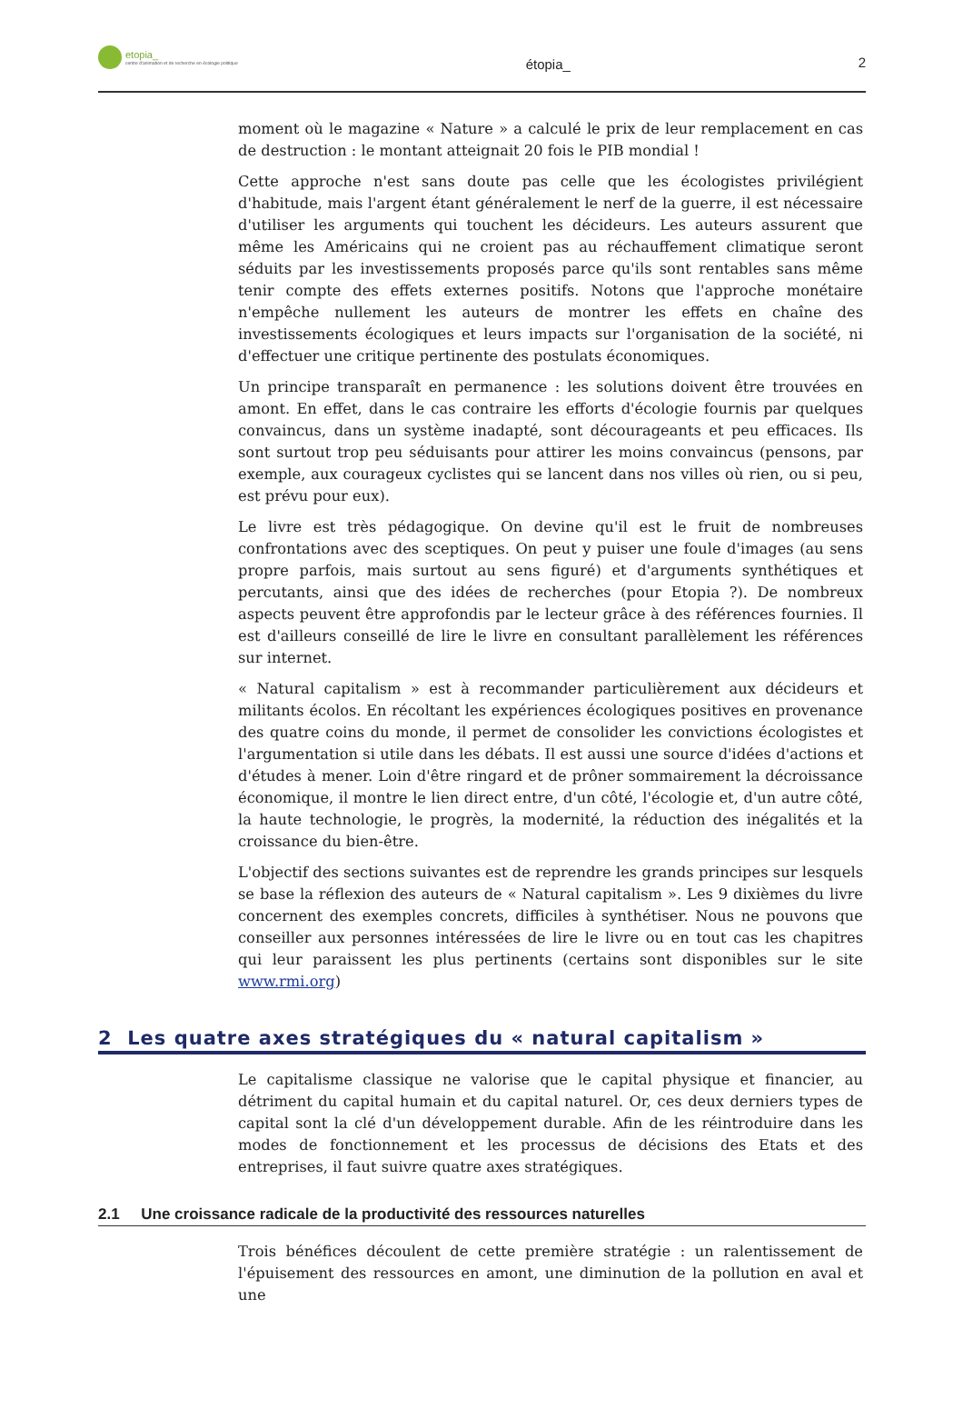etopia_
centre d'animation et de recherche en écologie politique
étopia_ 2
moment où le magazine « Nature » a calculé le prix de leur remplacement en cas de destruction : le montant atteignait 20 fois le PIB mondial !
Cette approche n'est sans doute pas celle que les écologistes privilégient d'habitude, mais l'argent étant généralement le nerf de la guerre, il est nécessaire d'utiliser les arguments qui touchent les décideurs. Les auteurs assurent que même les Américains qui ne croient pas au réchauffement climatique seront séduits par les investissements proposés parce qu'ils sont rentables sans même tenir compte des effets externes positifs. Notons que l'approche monétaire n'empêche nullement les auteurs de montrer les effets en chaîne des investissements écologiques et leurs impacts sur l'organisation de la société, ni d'effectuer une critique pertinente des postulats économiques.
Un principe transparaît en permanence : les solutions doivent être trouvées en amont. En effet, dans le cas contraire les efforts d'écologie fournis par quelques convaincus, dans un système inadapté, sont décourageants et peu efficaces. Ils sont surtout trop peu séduisants pour attirer les moins convaincus (pensons, par exemple, aux courageux cyclistes qui se lancent dans nos villes où rien, ou si peu, est prévu pour eux).
Le livre est très pédagogique. On devine qu'il est le fruit de nombreuses confrontations avec des sceptiques. On peut y puiser une foule d'images (au sens propre parfois, mais surtout au sens figuré) et d'arguments synthétiques et percutants, ainsi que des idées de recherches (pour Etopia ?). De nombreux aspects peuvent être approfondis par le lecteur grâce à des références fournies. Il est d'ailleurs conseillé de lire le livre en consultant parallèlement les références sur internet.
« Natural capitalism » est à recommander particulièrement aux décideurs et militants écolos. En récoltant les expériences écologiques positives en provenance des quatre coins du monde, il permet de consolider les convictions écologistes et l'argumentation si utile dans les débats. Il est aussi une source d'idées d'actions et d'études à mener. Loin d'être ringard et de prôner sommairement la décroissance économique, il montre le lien direct entre, d'un côté, l'écologie et, d'un autre côté, la haute technologie, le progrès, la modernité, la réduction des inégalités et la croissance du bien-être.
L'objectif des sections suivantes est de reprendre les grands principes sur lesquels se base la réflexion des auteurs de « Natural capitalism ». Les 9 dixièmes du livre concernent des exemples concrets, difficiles à synthétiser. Nous ne pouvons que conseiller aux personnes intéressées de lire le livre ou en tout cas les chapitres qui leur paraissent les plus pertinents (certains sont disponibles sur le site www.rmi.org)
2 Les quatre axes stratégiques du « natural capitalism »
Le capitalisme classique ne valorise que le capital physique et financier, au détriment du capital humain et du capital naturel. Or, ces deux derniers types de capital sont la clé d'un développement durable. Afin de les réintroduire dans les modes de fonctionnement et les processus de décisions des Etats et des entreprises, il faut suivre quatre axes stratégiques.
2.1 Une croissance radicale de la productivité des ressources naturelles
Trois bénéfices découlent de cette première stratégie : un ralentissement de l'épuisement des ressources en amont, une diminution de la pollution en aval et une